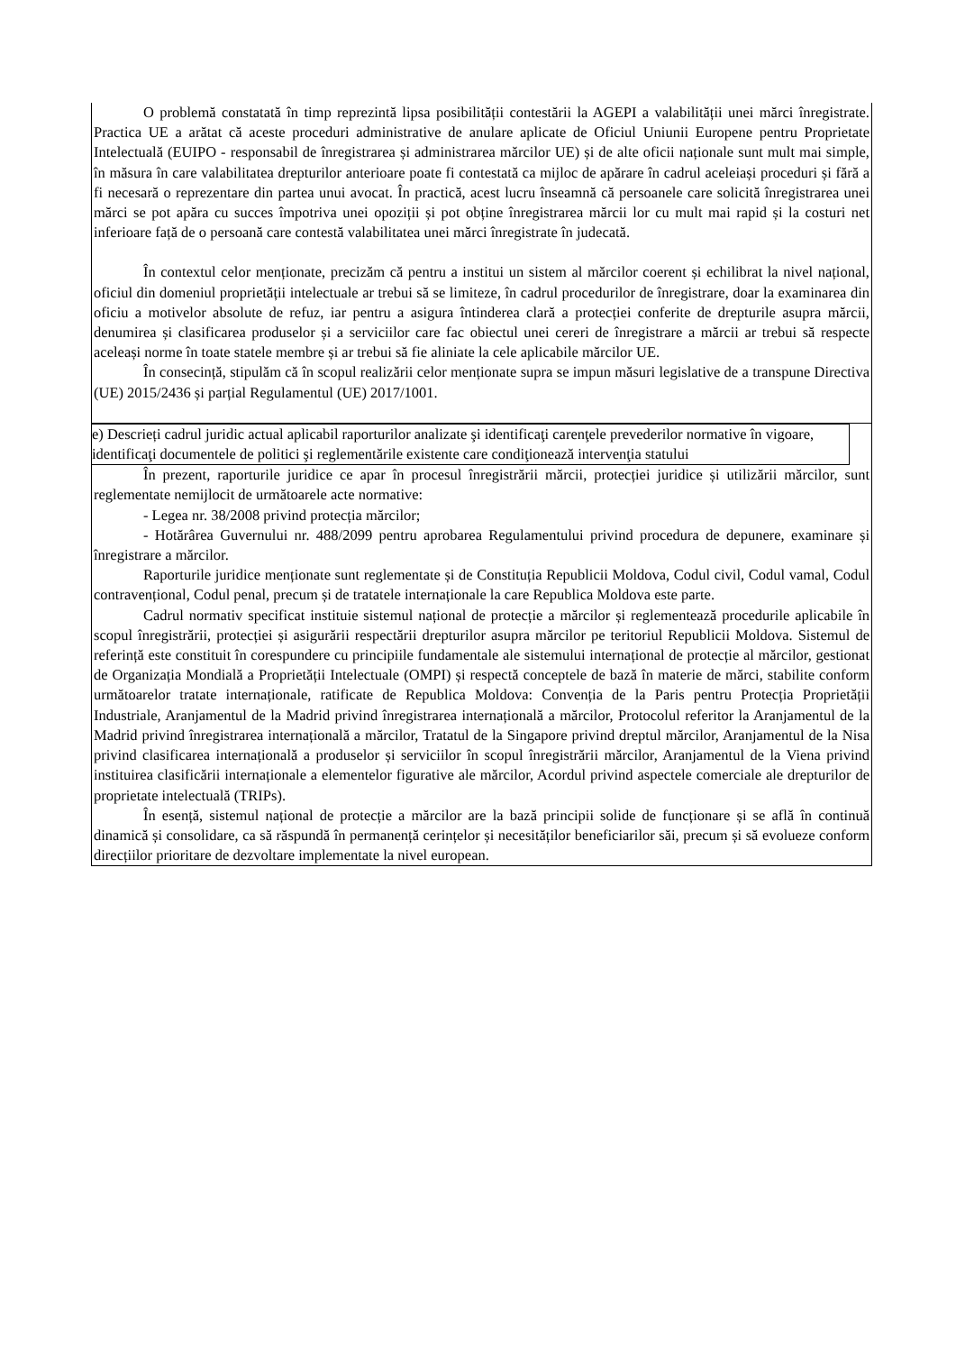| O problemă constatată în timp reprezintă lipsa posibilității contestării la AGEPI a valabilității unei mărci înregistrate. Practica UE a arătat că aceste proceduri administrative de anulare aplicate de Oficiul Uniunii Europene pentru Proprietate Intelectuală (EUIPO - responsabil de înregistrarea și administrarea mărcilor UE) și de alte oficii naționale sunt mult mai simple, în măsura în care valabilitatea drepturilor anterioare poate fi contestată ca mijloc de apărare în cadrul aceleiași proceduri și fără a fi necesară o reprezentare din partea unui avocat. În practică, acest lucru înseamnă că persoanele care solicită înregistrarea unei mărci se pot apăra cu succes împotriva unei opoziții și pot obține înregistrarea mărcii lor cu mult mai rapid și la costuri net inferioare față de o persoană care contestă valabilitatea unei mărci înregistrate în judecată. În contextul celor menționate, precizăm că pentru a institui un sistem al mărcilor coerent și echilibrat la nivel național, oficiul din domeniul proprietății intelectuale ar trebui să se limiteze, în cadrul procedurilor de înregistrare, doar la examinarea din oficiu a motivelor absolute de refuz, iar pentru a asigura întinderea clară a protecției conferite de drepturile asupra mărcii, denumirea și clasificarea produselor și a serviciilor care fac obiectul unei cereri de înregistrare a mărcii ar trebui să respecte aceleași norme în toate statele membre și ar trebui să fie aliniate la cele aplicabile mărcilor UE. În consecință, stipulăm că în scopul realizării celor menționate supra se impun măsuri legislative de a transpune Directiva (UE) 2015/2436 și parțial Regulamentul (UE) 2017/1001. |
| e) Descrieți cadrul juridic actual aplicabil raporturilor analizate şi identificaţi carenţele prevederilor normative în vigoare, identificaţi documentele de politici şi reglementările existente care condiţionează intervenţia statului În prezent, raporturile juridice ce apar în procesul înregistrării mărcii, protecției juridice și utilizării mărcilor, sunt reglementate nemijlocit de următoarele acte normative: - Legea nr. 38/2008 privind protecția mărcilor; - Hotărârea Guvernului nr. 488/2099 pentru aprobarea Regulamentului privind procedura de depunere, examinare și înregistrare a mărcilor. Raporturile juridice menționate sunt reglementate și de Constituția Republicii Moldova, Codul civil, Codul vamal, Codul contravențional, Codul penal, precum și de tratatele internaționale la care Republica Moldova este parte. Cadrul normativ specificat instituie sistemul național de protecție a mărcilor și reglementează procedurile aplicabile în scopul înregistrării, protecției și asigurării respectării drepturilor asupra mărcilor pe teritoriul Republicii Moldova. Sistemul de referință este constituit în corespundere cu principiile fundamentale ale sistemului internațional de protecție al mărcilor, gestionat de Organizația Mondială a Proprietății Intelectuale (OMPI) și respectă conceptele de bază în materie de mărci, stabilite conform următoarelor tratate internaționale, ratificate de Republica Moldova: Convenția de la Paris pentru Protecția Proprietății Industriale, Aranjamentul de la Madrid privind înregistrarea internațională a mărcilor, Protocolul referitor la Aranjamentul de la Madrid privind înregistrarea internațională a mărcilor, Tratatul de la Singapore privind dreptul mărcilor, Aranjamentul de la Nisa privind clasificarea internațională a produselor și serviciilor în scopul înregistrării mărcilor, Aranjamentul de la Viena privind instituirea clasificării internaționale a elementelor figurative ale mărcilor, Acordul privind aspectele comerciale ale drepturilor de proprietate intelectuală (TRIPs). În esență, sistemul național de protecție a mărcilor are la bază principii solide de funcționare și se află în continuă dinamică și consolidare, ca să răspundă în permanență cerințelor și necesităților beneficiarilor săi, precum și să evolueze conform direcțiilor prioritare de dezvoltare implementate la nivel european. |